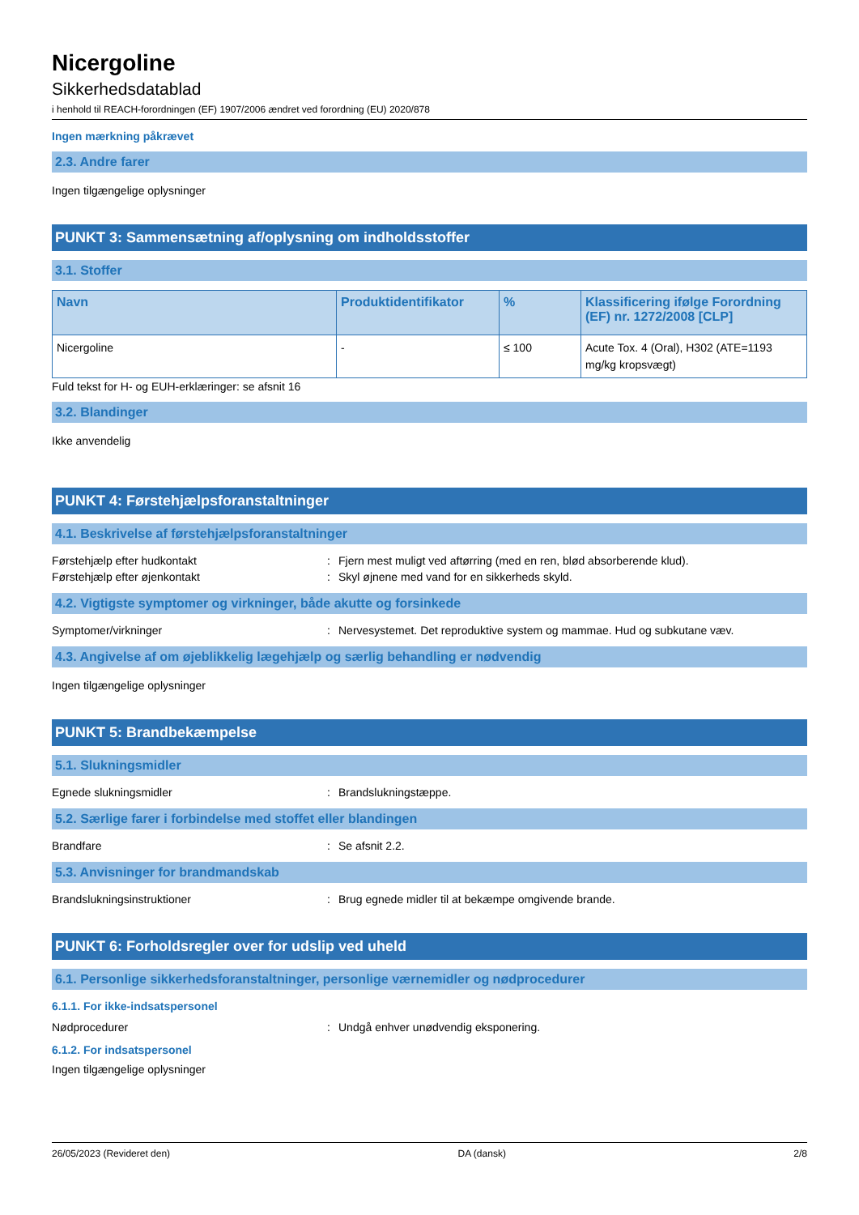Nicergoline
Sikkerhedsdatablad
i henhold til REACH-forordningen (EF) 1907/2006 ændret ved forordning (EU) 2020/878
Ingen mærkning påkrævet
2.3. Andre farer
Ingen tilgængelige oplysninger
PUNKT 3: Sammensætning af/oplysning om indholdsstoffer
3.1. Stoffer
| Navn | Produktidentifikator | % | Klassificering ifølge Forordning (EF) nr. 1272/2008 [CLP] |
| --- | --- | --- | --- |
| Nicergoline | - | ≤ 100 | Acute Tox. 4 (Oral), H302 (ATE=1193 mg/kg kropsvægt) |
Fuld tekst for H- og EUH-erklæringer: se afsnit 16
3.2. Blandinger
Ikke anvendelig
PUNKT 4: Førstehjælpsforanstaltninger
4.1. Beskrivelse af førstehjælpsforanstaltninger
Førstehjælp efter hudkontakt: Fjern mest muligt ved aftørring (med en ren, blød absorberende klud).
Førstehjælp efter øjenkontakt: Skyl øjnene med vand for en sikkerheds skyld.
4.2. Vigtigste symptomer og virkninger, både akutte og forsinkede
Symptomer/virkninger: Nervesystemet. Det reproduktive system og mammae. Hud og subkutane væv.
4.3. Angivelse af om øjeblikkelig lægehjælp og særlig behandling er nødvendig
Ingen tilgængelige oplysninger
PUNKT 5: Brandbekæmpelse
5.1. Slukningsmidler
Egnede slukningsmidler: Brandslukningstæppe.
5.2. Særlige farer i forbindelse med stoffet eller blandingen
Brandfare: Se afsnit 2.2.
5.3. Anvisninger for brandmandskab
Brandslukningsinstruktioner: Brug egnede midler til at bekæmpe omgivende brande.
PUNKT 6: Forholdsregler over for udslip ved uheld
6.1. Personlige sikkerhedsforanstaltninger, personlige værnemidler og nødprocedurer
6.1.1. For ikke-indsatspersonel
Nødprocedurer: Undgå enhver unødvendig eksponering.
6.1.2. For indsatspersonel
Ingen tilgængelige oplysninger
26/05/2023 (Revideret den) DA (dansk) 2/8